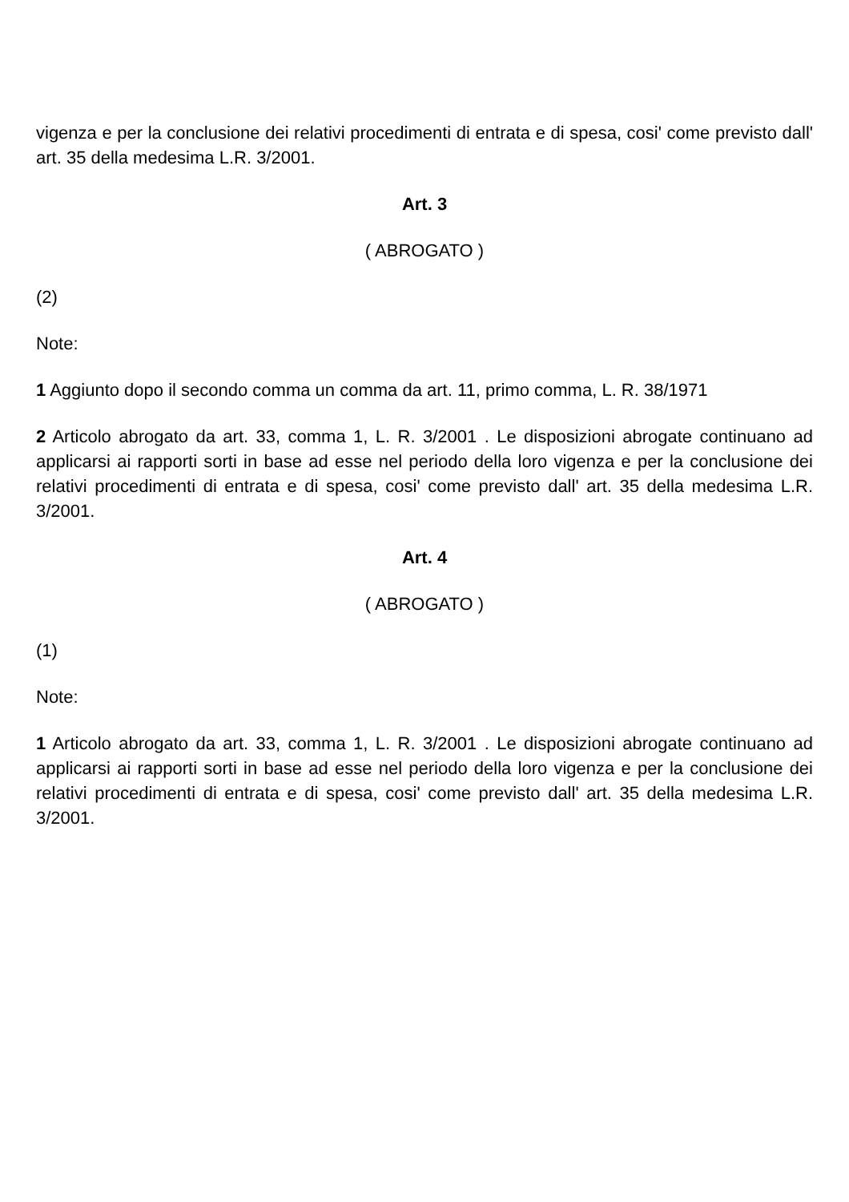vigenza e per la conclusione dei relativi procedimenti di entrata e di spesa, cosi' come previsto dall' art. 35 della medesima L.R. 3/2001.
Art. 3
( ABROGATO )
(2)
Note:
1 Aggiunto dopo il secondo comma un comma da art. 11, primo comma, L. R. 38/1971
2 Articolo abrogato da art. 33, comma 1, L. R. 3/2001 . Le disposizioni abrogate continuano ad applicarsi ai rapporti sorti in base ad esse nel periodo della loro vigenza e per la conclusione dei relativi procedimenti di entrata e di spesa, cosi' come previsto dall' art. 35 della medesima L.R. 3/2001.
Art. 4
( ABROGATO )
(1)
Note:
1 Articolo abrogato da art. 33, comma 1, L. R. 3/2001 . Le disposizioni abrogate continuano ad applicarsi ai rapporti sorti in base ad esse nel periodo della loro vigenza e per la conclusione dei relativi procedimenti di entrata e di spesa, cosi' come previsto dall' art. 35 della medesima L.R. 3/2001.